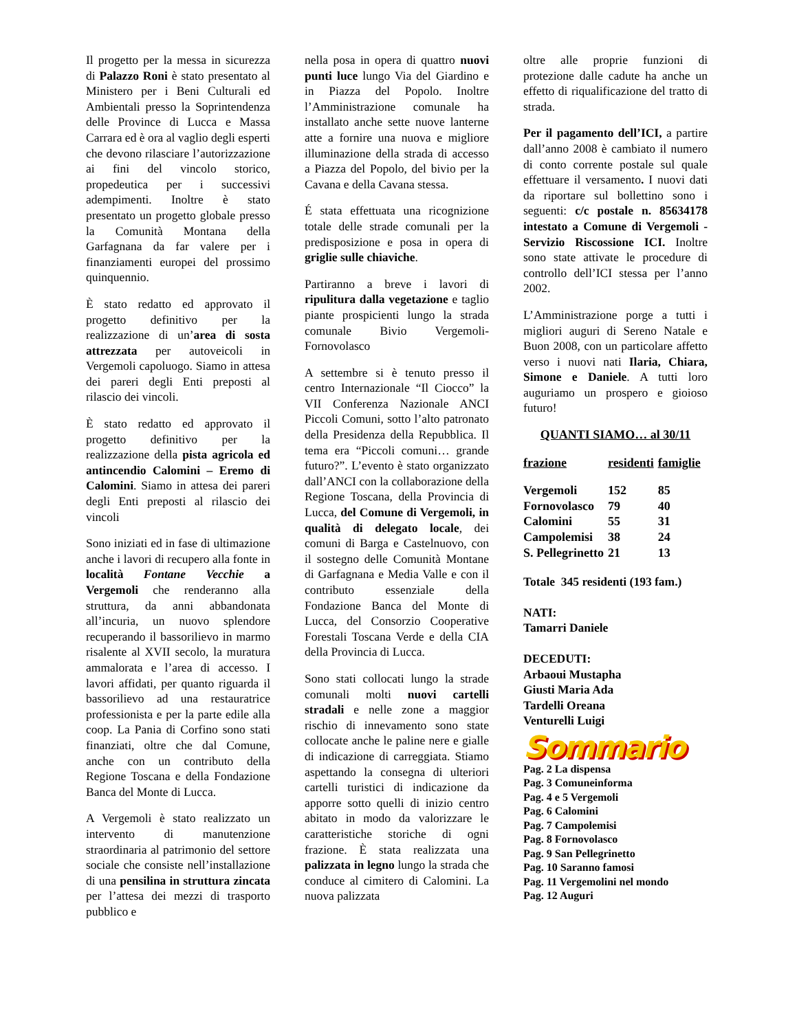Il progetto per la messa in sicurezza di Palazzo Roni è stato presentato al Ministero per i Beni Culturali ed Ambientali presso la Soprintendenza delle Province di Lucca e Massa Carrara ed è ora al vaglio degli esperti che devono rilasciare l’autorizzazione ai fini del vincolo storico, propedeutica per i successivi adempimenti. Inoltre è stato presentato un progetto globale presso la Comunità Montana della Garfagnana da far valere per i finanziamenti europei del prossimo quinquennio.
È stato redatto ed approvato il progetto definitivo per la realizzazione di un’area di sosta attrezzata per autoveicoli in Vergemoli capoluogo. Siamo in attesa dei pareri degli Enti preposti al rilascio dei vincoli.
È stato redatto ed approvato il progetto definitivo per la realizzazione della pista agricola ed antincendio Calomini – Eremo di Calomini. Siamo in attesa dei pareri degli Enti preposti al rilascio dei vincoli
Sono iniziati ed in fase di ultimazione anche i lavori di recupero alla fonte in località Fontane Vecchie a Vergemoli che renderanno alla struttura, da anni abbandonata all’incuria, un nuovo splendore recuperando il bassorilievo in marmo risalente al XVII secolo, la muratura ammalorata e l’area di accesso. I lavori affidati, per quanto riguarda il bassorilievo ad una restauratrice professionista e per la parte edile alla coop. La Pania di Corfino sono stati finanziati, oltre che dal Comune, anche con un contributo della Regione Toscana e della Fondazione Banca del Monte di Lucca.
A Vergemoli è stato realizzato un intervento di manutenzione straordinaria al patrimonio del settore sociale che consiste nell’installazione di una pensilina in struttura zincata per l’attesa dei mezzi di trasporto pubblico e
nella posa in opera di quattro nuovi punti luce lungo Via del Giardino e in Piazza del Popolo. Inoltre l’Amministrazione comunale ha installato anche sette nuove lanterne atte a fornire una nuova e migliore illuminazione della strada di accesso a Piazza del Popolo, del bivio per la Cavana e della Cavana stessa.
É stata effettuata una ricognizione totale delle strade comunali per la predisposizione e posa in opera di griglie sulle chiaviche.
Partiranno a breve i lavori di ripulitura dalla vegetazione e taglio piante prospicienti lungo la strada comunale Bivio Vergemoli-Fornovolasco
A settembre si è tenuto presso il centro Internazionale “Il Ciocco” la VII Conferenza Nazionale ANCI Piccoli Comuni, sotto l’alto patronato della Presidenza della Repubblica. Il tema era “Piccoli comuni… grande futuro?”. L’evento è stato organizzato dall’ANCI con la collaborazione della Regione Toscana, della Provincia di Lucca, del Comune di Vergemoli, in qualità di delegato locale, dei comuni di Barga e Castelnuovo, con il sostegno delle Comunità Montane di Garfagnana e Media Valle e con il contributo essenziale della Fondazione Banca del Monte di Lucca, del Consorzio Cooperative Forestali Toscana Verde e della CIA della Provincia di Lucca.
Sono stati collocati lungo la strade comunali molti nuovi cartelli stradali e nelle zone a maggior rischio di innevamento sono state collocate anche le paline nere e gialle di indicazione di carreggiata. Stiamo aspettando la consegna di ulteriori cartelli turistici di indicazione da apporre sotto quelli di inizio centro abitato in modo da valorizzare le caratteristiche storiche di ogni frazione. È stata realizzata una palizzata in legno lungo la strada che conduce al cimitero di Calomini. La nuova palizzata
oltre alle proprie funzioni di protezione dalle cadute ha anche un effetto di riqualificazione del tratto di strada.
Per il pagamento dell’ICI, a partire dall’anno 2008 è cambiato il numero di conto corrente postale sul quale effettuare il versamento. I nuovi dati da riportare sul bollettino sono i seguenti: c/c postale n. 85634178 intestato a Comune di Vergemoli - Servizio Riscossione ICI. Inoltre sono state attivate le procedure di controllo dell’ICI stessa per l’anno 2002.
L’Amministrazione porge a tutti i migliori auguri di Sereno Natale e Buon 2008, con un particolare affetto verso i nuovi nati Ilaria, Chiara, Simone e Daniele. A tutti loro auguriamo un prospero e gioioso futuro!
QUANTI SIAMO… al 30/11
| frazione | residenti | famiglie |
| --- | --- | --- |
| Vergemoli | 152 | 85 |
| Fornovolasco | 79 | 40 |
| Calomini | 55 | 31 |
| Campolemisi | 38 | 24 |
| S. Pellegrinetto | 21 | 13 |
Totale 345 residenti (193 fam.)
NATI:
Tamarri Daniele
DECEDUTI:
Arbaoui Mustapha
Giusti Maria Ada
Tardelli Oreana
Venturelli Luigi
Sommario
Pag. 2 La dispensa
Pag. 3 Comuneinforma
Pag. 4 e 5 Vergemoli
Pag. 6 Calomini
Pag. 7 Campolemisi
Pag. 8 Fornovolasco
Pag. 9 San Pellegrinetto
Pag. 10 Saranno famosi
Pag. 11 Vergemolini nel mondo
Pag. 12 Auguri